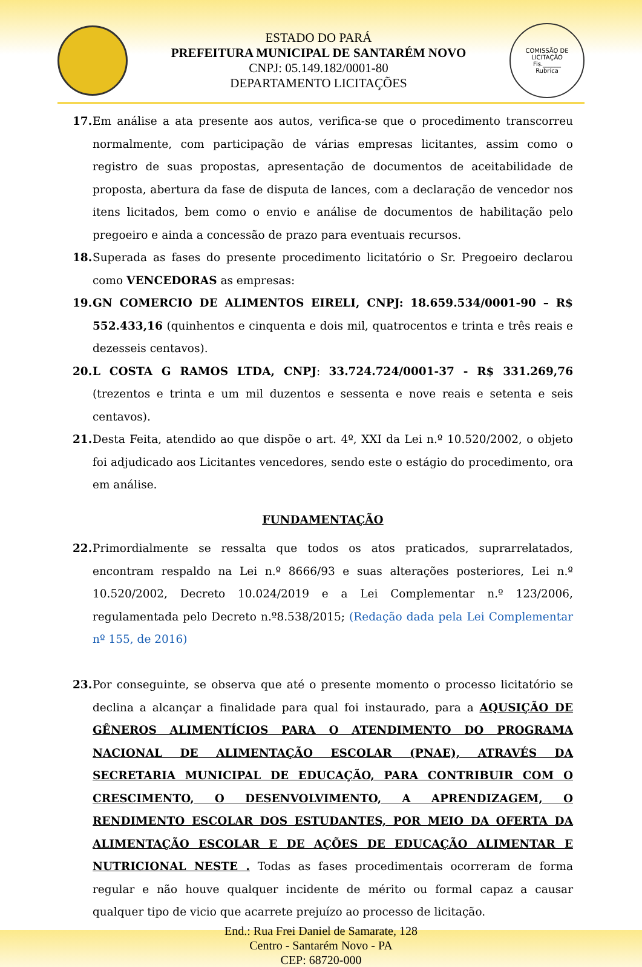ESTADO DO PARÁ
PREFEITURA MUNICIPAL DE SANTARÉM NOVO
CNPJ: 05.149.182/0001-80
DEPARTAMENTO LICITAÇÕES
COMISSÃO DE LICITAÇÃO
Fis.______
Rubrica
17. Em análise a ata presente aos autos, verifica-se que o procedimento transcorreu normalmente, com participação de várias empresas licitantes, assim como o registro de suas propostas, apresentação de documentos de aceitabilidade de proposta, abertura da fase de disputa de lances, com a declaração de vencedor nos itens licitados, bem como o envio e análise de documentos de habilitação pelo pregoeiro e ainda a concessão de prazo para eventuais recursos.
18. Superada as fases do presente procedimento licitatório o Sr. Pregoeiro declarou como VENCEDORAS as empresas:
19. GN COMERCIO DE ALIMENTOS EIRELI, CNPJ: 18.659.534/0001-90 – R$ 552.433,16 (quinhentos e cinquenta e dois mil, quatrocentos e trinta e três reais e dezesseis centavos).
20. L COSTA G RAMOS LTDA, CNPJ: 33.724.724/0001-37 - R$ 331.269,76 (trezentos e trinta e um mil duzentos e sessenta e nove reais e setenta e seis centavos).
21. Desta Feita, atendido ao que dispõe o art. 4º, XXI da Lei n.º 10.520/2002, o objeto foi adjudicado aos Licitantes vencedores, sendo este o estágio do procedimento, ora em análise.
FUNDAMENTAÇÃO
22. Primordialmente se ressalta que todos os atos praticados, suprarrelatados, encontram respaldo na Lei n.º 8666/93 e suas alterações posteriores, Lei n.º 10.520/2002, Decreto 10.024/2019 e a Lei Complementar n.º 123/2006, regulamentada pelo Decreto n.º8.538/2015; (Redação dada pela Lei Complementar nº 155, de 2016)
23. Por conseguinte, se observa que até o presente momento o processo licitatório se declina a alcançar a finalidade para qual foi instaurado, para a AQUSIÇÃO DE GÊNEROS ALIMENTÍCIOS PARA O ATENDIMENTO DO PROGRAMA NACIONAL DE ALIMENTAÇÃO ESCOLAR (PNAE), ATRAVÉS DA SECRETARIA MUNICIPAL DE EDUCAÇÃO, PARA CONTRIBUIR COM O CRESCIMENTO, O DESENVOLVIMENTO, A APRENDIZAGEM, O RENDIMENTO ESCOLAR DOS ESTUDANTES, POR MEIO DA OFERTA DA ALIMENTAÇÃO ESCOLAR E DE AÇÕES DE EDUCAÇÃO ALIMENTAR E NUTRICIONAL NESTE . Todas as fases procedimentais ocorreram de forma regular e não houve qualquer incidente de mérito ou formal capaz a causar qualquer tipo de vicio que acarrete prejuízo ao processo de licitação.
End.: Rua Frei Daniel de Samarate, 128
Centro - Santarém Novo - PA
CEP: 68720-000